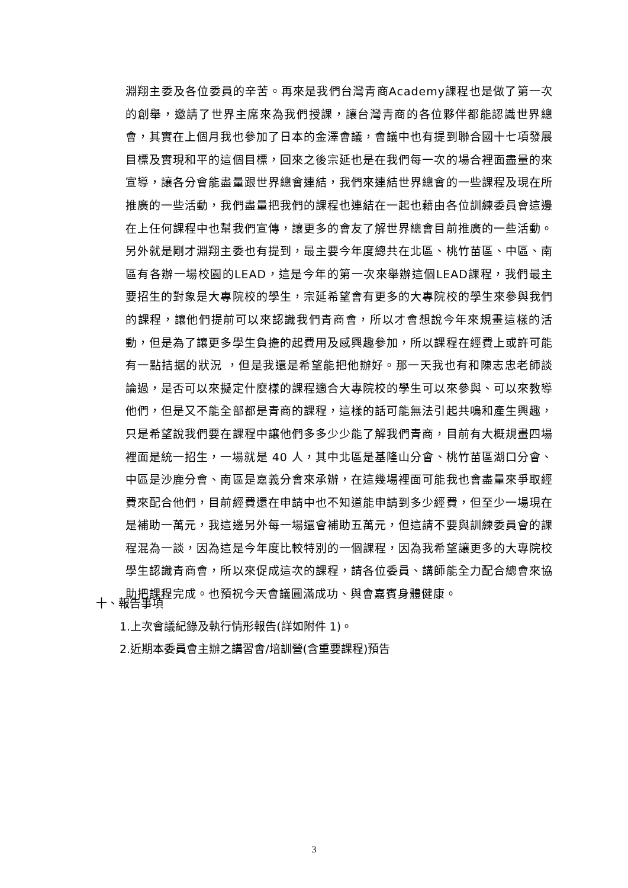淵翔主委及各位委員的辛苦。再來是我們台灣青商Academy課程也是做了第一次的創舉，邀請了世界主席來為我們授課，讓台灣青商的各位夥伴都能認識世界總會，其實在上個月我也參加了日本的金澤會議，會議中也有提到聯合國十七項發展目標及實現和平的這個目標，回來之後宗延也是在我們每一次的場合裡面盡量的來宣導，讓各分會能盡量跟世界總會連結，我們來連結世界總會的一些課程及現在所推廣的一些活動，我們盡量把我們的課程也連結在一起也藉由各位訓練委員會這邊在上任何課程中也幫我們宣傳，讓更多的會友了解世界總會目前推廣的一些活動。另外就是剛才淵翔主委也有提到，最主要今年度總共在北區、桃竹苗區、中區、南區有各辦一場校園的LEAD，這是今年的第一次來舉辦這個LEAD課程，我們最主要招生的對象是大專院校的學生，宗延希望會有更多的大專院校的學生來參與我們的課程，讓他們提前可以來認識我們青商會，所以才會想說今年來規畫這樣的活動，但是為了讓更多學生負擔的起費用及感興趣參加，所以課程在經費上或許可能有一點拮据的狀況 ，但是我還是希望能把他辦好。那一天我也有和陳志忠老師談論過，是否可以來擬定什麼樣的課程適合大專院校的學生可以來參與、可以來教導他們，但是又不能全部都是青商的課程，這樣的話可能無法引起共鳴和產生興趣，只是希望說我們要在課程中讓他們多多少少能了解我們青商，目前有大概規畫四場裡面是統一招生，一場就是 40 人，其中北區是基隆山分會、桃竹苗區湖口分會、中區是沙鹿分會、南區是嘉義分會來承辦，在這幾場裡面可能我也會盡量來爭取經費來配合他們，目前經費還在申請中也不知道能申請到多少經費，但至少一場現在是補助一萬元，我這邊另外每一場還會補助五萬元，但這請不要與訓練委員會的課程混為一談，因為這是今年度比較特別的一個課程，因為我希望讓更多的大專院校學生認識青商會，所以來促成這次的課程，請各位委員、講師能全力配合總會來協助把課程完成。也預祝今天會議圓滿成功、與會嘉賓身體健康。
十、報告事項
1.上次會議紀錄及執行情形報告(詳如附件 1)。
2.近期本委員會主辦之講習會/培訓營(含重要課程)預告
3